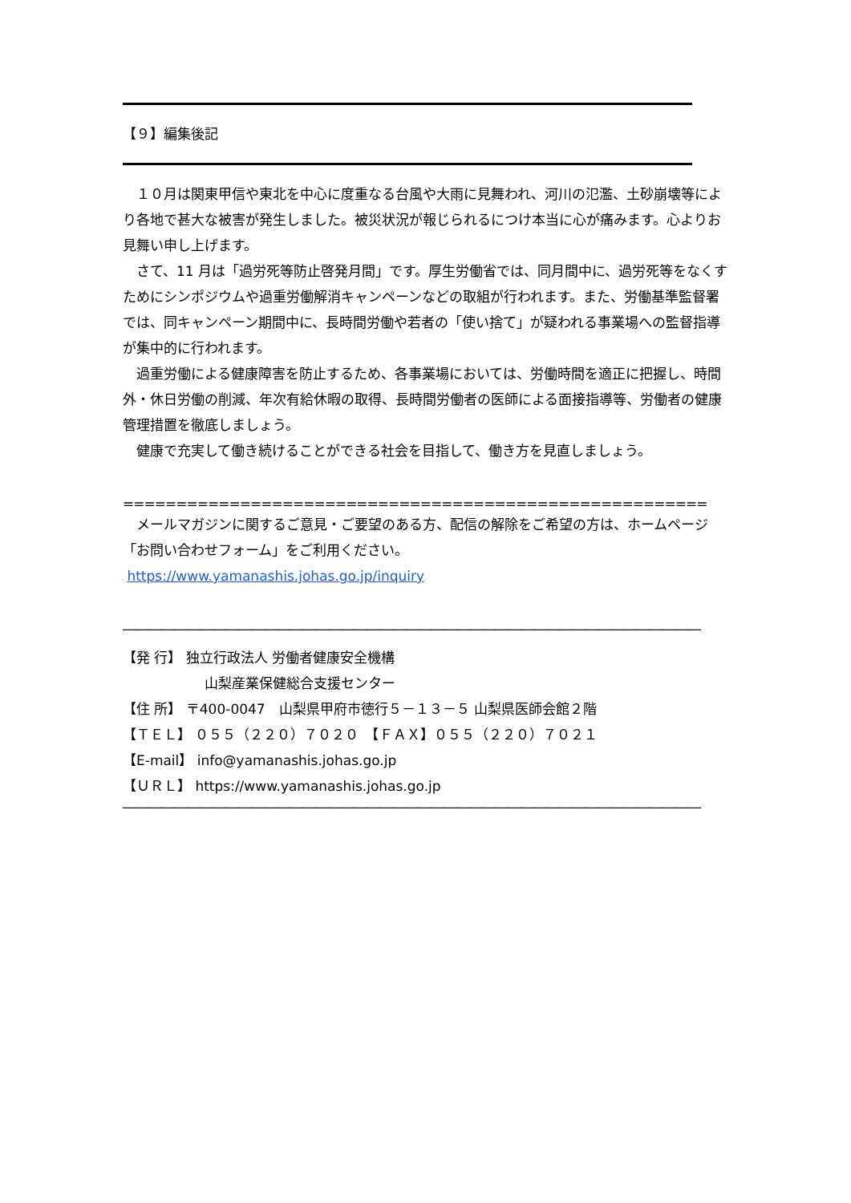【９】編集後記
　１０月は関東甲信や東北を中心に度重なる台風や大雨に見舞われ、河川の氾濫、土砂崩壊等により各地で甚大な被害が発生しました。被災状況が報じられるにつけ本当に心が痛みます。心よりお見舞い申し上げます。
　さて、11 月は「過労死等防止啓発月間」です。厚生労働省では、同月間中に、過労死等をなくすためにシンポジウムや過重労働解消キャンペーンなどの取組が行われます。また、労働基準監督署では、同キャンペーン期間中に、長時間労働や若者の「使い捨て」が疑われる事業場への監督指導が集中的に行われます。
　過重労働による健康障害を防止するため、各事業場においては、労働時間を適正に把握し、時間外・休日労働の削減、年次有給休暇の取得、長時間労働者の医師による面接指導等、労働者の健康管理措置を徹底しましょう。
　健康で充実して働き続けることができる社会を目指して、働き方を見直しましょう。
==========================================================================================
　メールマガジンに関するご意見・ご要望のある方、配信の解除をご希望の方は、ホームページ「お問い合わせフォーム」をご利用ください。
https://www.yamanashis.johas.go.jp/inquiry
―――――――――――――――――――――――――――――――――――――――――――――
【発 行】 独立行政法人 労働者健康安全機構
　　　　　　山梨産業保健総合支援センター
【住 所】 〒400-0047　山梨県甲府市徳行５－１３－５ 山梨県医師会館２階
【ＴＥＬ】 ０５５（２２０）７０２０　【ＦＡＸ】０５５（２２０）７０２１
【E-mail】 info@yamanashis.johas.go.jp
【ＵＲＬ】 https://www.yamanashis.johas.go.jp
―――――――――――――――――――――――――――――――――――――――――――――